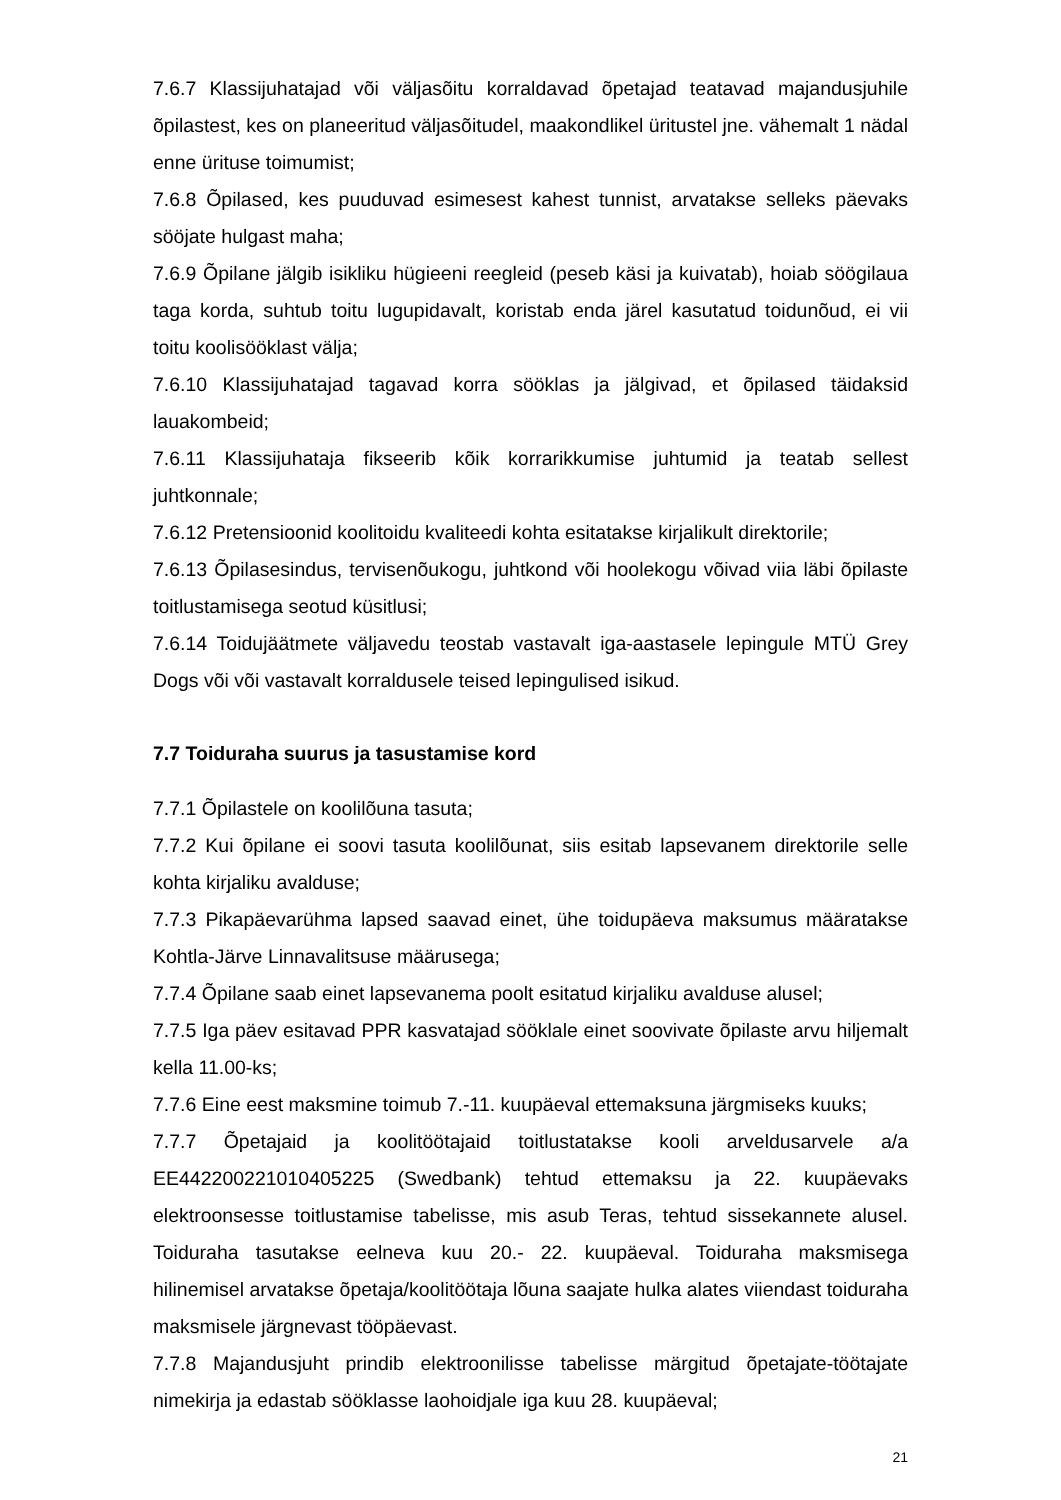7.6.7 Klassijuhatajad või väljasõitu korraldavad õpetajad teatavad majandusjuhile õpilastest, kes on planeeritud väljasõitudel, maakondlikel üritustel jne. vähemalt 1 nädal enne ürituse toimumist;
7.6.8 Õpilased, kes puuduvad esimesest kahest tunnist, arvatakse selleks päevaks sööjate hulgast maha;
7.6.9 Õpilane jälgib isikliku hügieeni reegleid (peseb käsi ja kuivatab), hoiab söögilaua taga korda, suhtub toitu lugupidavalt, koristab enda järel kasutatud toidunõud, ei vii toitu koolisööklast välja;
7.6.10 Klassijuhatajad tagavad korra sööklas ja jälgivad, et õpilased täidaksid lauakombeid;
7.6.11 Klassijuhataja fikseerib kõik korrarikkumise juhtumid ja teatab sellest juhtkonnale;
7.6.12 Pretensioonid koolitoidu kvaliteedi kohta esitatakse kirjalikult direktorile;
7.6.13 Õpilasesindus, tervisenõukogu, juhtkond või hoolekogu võivad viia läbi õpilaste toitlustamisega seotud küsitlusi;
7.6.14 Toidujäätmete väljavedu teostab vastavalt iga-aastasele lepingule MTÜ Grey Dogs või või vastavalt korraldusele teised lepingulised isikud.
7.7 Toiduraha suurus ja tasustamise kord
7.7.1 Õpilastele on koolilõuna tasuta;
7.7.2 Kui õpilane ei soovi tasuta koolilõunat, siis esitab lapsevanem direktorile selle kohta kirjaliku avalduse;
7.7.3 Pikapäevarühma lapsed saavad einet, ühe toidupäeva maksumus määratakse Kohtla-Järve Linnavalitsuse määrusega;
7.7.4 Õpilane saab einet lapsevanema poolt esitatud kirjaliku avalduse alusel;
7.7.5 Iga päev esitavad PPR kasvatajad sööklale einet soovivate õpilaste arvu hiljemalt kella 11.00-ks;
7.7.6 Eine eest maksmine toimub 7.-11. kuupäeval ettemaksuna järgmiseks kuuks;
7.7.7 Õpetajaid ja koolitöötajaid toitlustatakse kooli arveldusarvele a/a EE442200221010405225 (Swedbank) tehtud ettemaksu ja 22. kuupäevaks elektroonsesse toitlustamise tabelisse, mis asub Teras, tehtud sissekannete alusel. Toiduraha tasutakse eelneva kuu 20.- 22. kuupäeval. Toiduraha maksmisega hilinemisel arvatakse õpetaja/koolitöötaja lõuna saajate hulka alates viiendast toiduraha maksmisele järgnevast tööpäevast.
7.7.8 Majandusjuht prindib elektroonilisse tabelisse märgitud õpetajate-töötajate nimekirja ja edastab sööklasse laohoidjale iga kuu 28. kuupäeval;
21